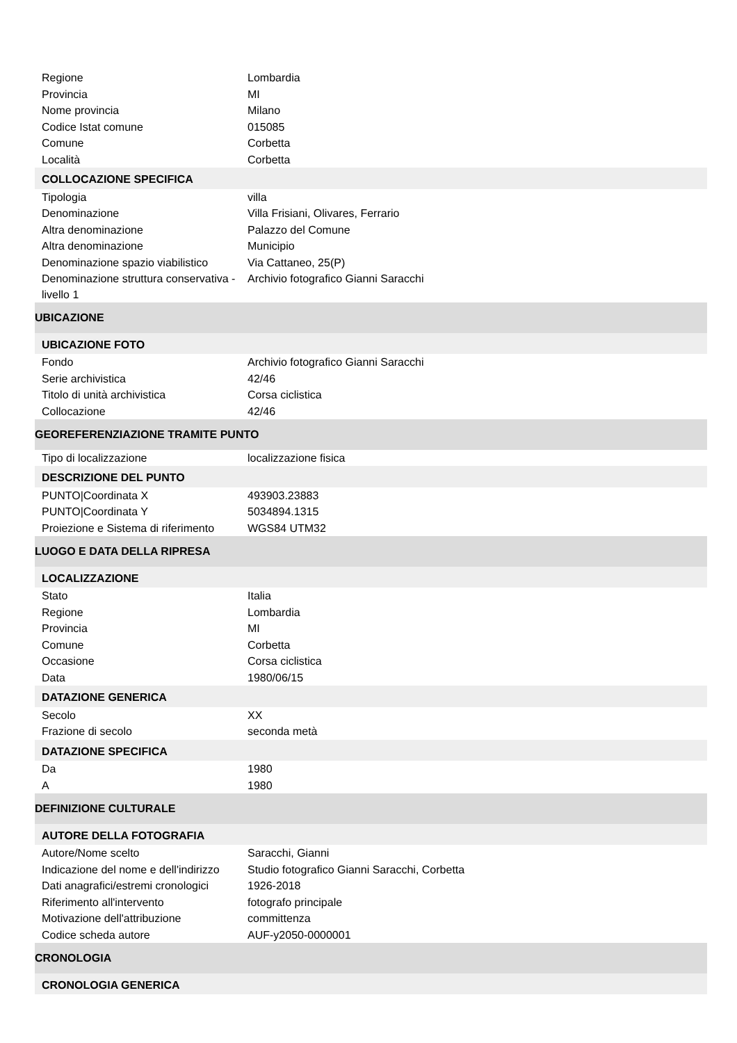| Regione | Lombardia |
| Provincia | MI |
| Nome provincia | Milano |
| Codice Istat comune | 015085 |
| Comune | Corbetta |
| Località | Corbetta |
| COLLOCAZIONE SPECIFICA | |
| Tipologia | villa |
| Denominazione | Villa Frisiani, Olivares, Ferrario |
| Altra denominazione | Palazzo del Comune |
| Altra denominazione | Municipio |
| Denominazione spazio viabilistico | Via Cattaneo, 25(P) |
| Denominazione struttura conservativa - livello 1 | Archivio fotografico Gianni Saracchi |
| UBICAZIONE | |
| UBICAZIONE FOTO | |
| Fondo | Archivio fotografico Gianni Saracchi |
| Serie archivistica | 42/46 |
| Titolo di unità archivistica | Corsa ciclistica |
| Collocazione | 42/46 |
| GEOREFERENZIAZIONE TRAMITE PUNTO | |
| Tipo di localizzazione | localizzazione fisica |
| DESCRIZIONE DEL PUNTO | |
| PUNTO/Coordinata X | 493903.23883 |
| PUNTO/Coordinata Y | 5034894.1315 |
| Proiezione e Sistema di riferimento | WGS84 UTM32 |
| LUOGO E DATA DELLA RIPRESA | |
| LOCALIZZAZIONE | |
| Stato | Italia |
| Regione | Lombardia |
| Provincia | MI |
| Comune | Corbetta |
| Occasione | Corsa ciclistica |
| Data | 1980/06/15 |
| DATAZIONE GENERICA | |
| Secolo | XX |
| Frazione di secolo | seconda metà |
| DATAZIONE SPECIFICA | |
| Da | 1980 |
| A | 1980 |
| DEFINIZIONE CULTURALE | |
| AUTORE DELLA FOTOGRAFIA | |
| Autore/Nome scelto | Saracchi, Gianni |
| Indicazione del nome e dell'indirizzo | Studio fotografico Gianni Saracchi, Corbetta |
| Dati anagrafici/estremi cronologici | 1926-2018 |
| Riferimento all'intervento | fotografo principale |
| Motivazione dell'attribuzione | committenza |
| Codice scheda autore | AUF-y2050-0000001 |
| CRONOLOGIA | |
| CRONOLOGIA GENERICA | |